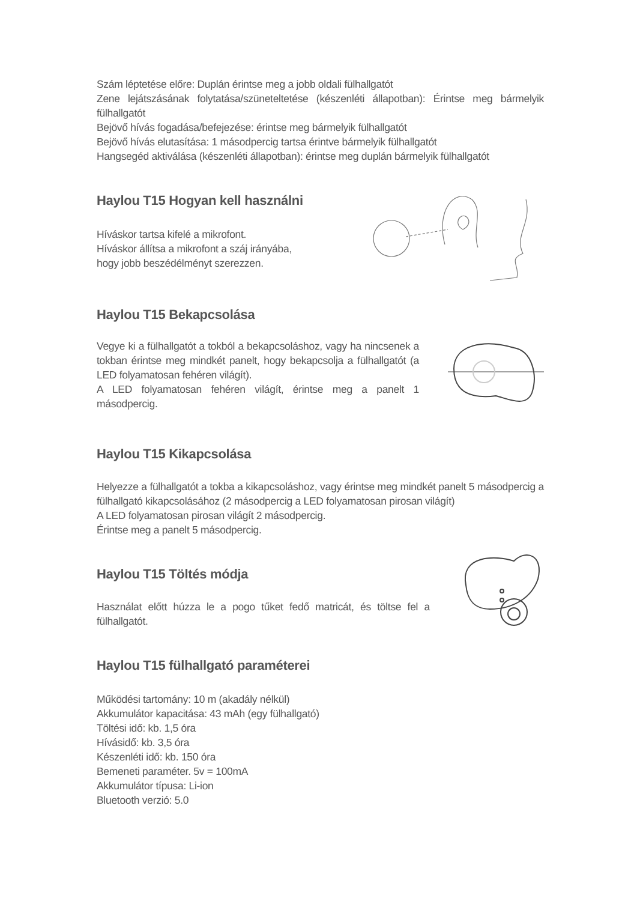Szám léptetése előre: Duplán érintse meg a jobb oldali fülhallgatót
Zene lejátszásának folytatása/szüneteltetése (készenléti állapotban): Érintse meg bármelyik fülhallgatót
Bejövő hívás fogadása/befejezése: érintse meg bármelyik fülhallgatót
Bejövő hívás elutasítása: 1 másodpercig tartsa érintve bármelyik fülhallgatót
Hangsegéd aktiválása (készenléti állapotban): érintse meg duplán bármelyik fülhallgatót
Haylou T15 Hogyan kell használni
Híváskor tartsa kifelé a mikrofont.
Híváskor állítsa a mikrofont a száj irányába,
hogy jobb beszédélményt szerezzen.
Haylou T15 Bekapcsolása
Vegye ki a fülhallgatót a tokból a bekapcsoláshoz, vagy ha nincsenek a tokban érintse meg mindkét panelt, hogy bekapcsolja a fülhallgatót (a LED folyamatosan fehéren világít).
A LED folyamatosan fehéren világít, érintse meg a panelt 1 másodpercig.
Haylou T15 Kikapcsolása
Helyezze a fülhallgatót a tokba a kikapcsoláshoz, vagy érintse meg mindkét panelt 5 másodpercig a fülhallgató kikapcsolásához (2 másodpercig a LED folyamatosan pirosan világít)
A LED folyamatosan pirosan világít 2 másodpercig.
Érintse meg a panelt 5 másodpercig.
Haylou T15 Töltés módja
Használat előtt húzza le a pogo tűket fedő matricát, és töltse fel a fülhallgatót.
Haylou T15 fülhallgató paraméterei
Működési tartomány: 10 m (akadály nélkül)
Akkumulátor kapacitása: 43 mAh (egy fülhallgató)
Töltési idő: kb. 1,5 óra
Hívásidő: kb. 3,5 óra
Készenléti idő: kb. 150 óra
Bemeneti paraméter. 5v = 100mA
Akkumulátor típusa: Li-ion
Bluetooth verzió: 5.0